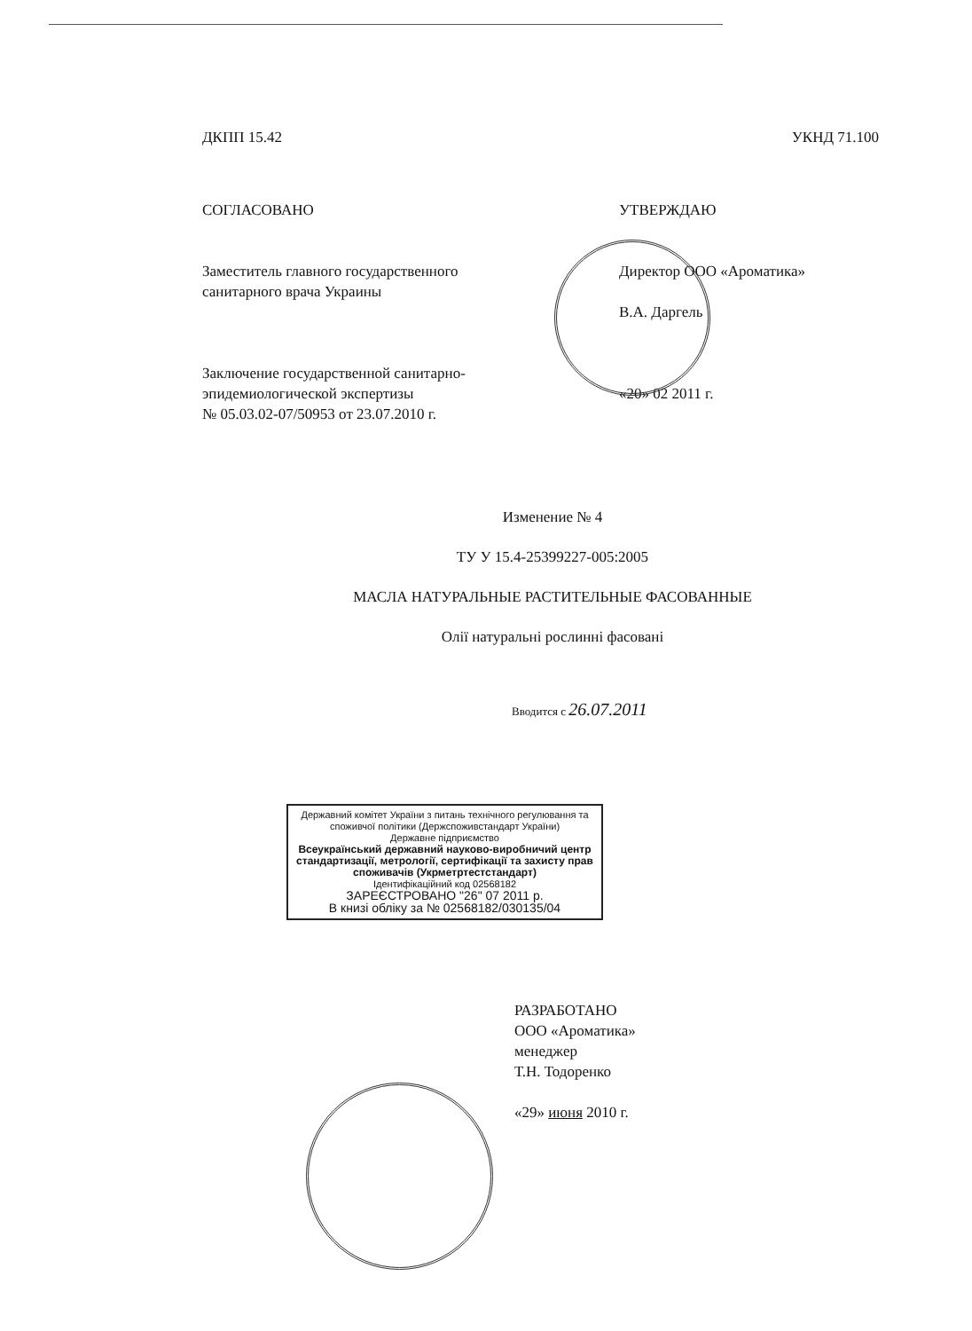ДКПП 15.42 УКНД 71.100
СОГЛАСОВАНО
Заместитель главного государственного
санитарного врача Украины
Заключение государственной санитарно-
эпидемиологической экспертизы
№ 05.03.02-07/50953 от 23.07.2010 г.
УТВЕРЖДАЮ
Директор ООО «Ароматика»
В.А. Даргель
«20» 02 2011 г.
Изменение № 4
ТУ У 15.4-25399227-005:2005
МАСЛА НАТУРАЛЬНЫЕ РАСТИТЕЛЬНЫЕ ФАСОВАННЫЕ
Олії натуральні рослинні фасовані
Вводится с 26.07.2011
Державний комітет України з питань технічного регулювання та споживчої політики (Держспоживстандарт України)
Державне підприємство
Всеукраїнський державний науково-виробничий центр стандартизації, метрології, сертифікації та захисту прав споживачів (Укрметртестстандарт)
Ідентифікаційний код 02568182
ЗАРЕЄСТРОВАНО "26" 07 2011 р.
В книзі обліку за № 02568182/030135/04
РАЗРАБОТАНО
ООО «Ароматика»
менеджер
Т.Н. Тодоренко
«29» июня 2010 г.